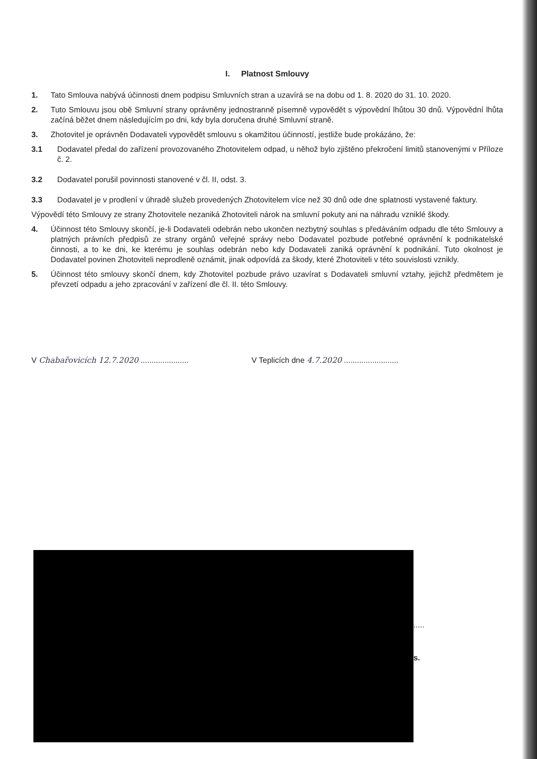I. Platnost Smlouvy
1. Tato Smlouva nabývá účinnosti dnem podpisu Smluvních stran a uzavírá se na dobu od 1. 8. 2020 do 31. 10. 2020.
2. Tuto Smlouvu jsou obě Smluvní strany oprávněny jednostranně písemně vypovědět s výpovědní lhůtou 30 dnů. Výpovědní lhůta začíná běžet dnem následujícím po dni, kdy byla doručena druhé Smluvní straně.
3. Zhotovitel je oprávněn Dodavateli vypovědět smlouvu s okamžitou účinností, jestliže bude prokázáno, že:
3.1 Dodavatel předal do zařízení provozovaného Zhotovitelem odpad, u něhož bylo zjištěno překročení limitů stanovenými v Příloze č. 2.
3.2 Dodavatel porušil povinnosti stanovené v čl. II, odst. 3.
3.3 Dodavatel je v prodlení v úhradě služeb provedených Zhotovitelem více než 30 dnů ode dne splatnosti vystavené faktury.
Výpovědí této Smlouvy ze strany Zhotovitele nezaniká Zhotoviteli nárok na smluvní pokuty ani na náhradu vzniklé škody.
4. Účinnost této Smlouvy skončí, je-li Dodavateli odebrán nebo ukončen nezbytný souhlas s předáváním odpadu dle této Smlouvy a platných právních předpisů ze strany orgánů veřejné správy nebo Dodavatel pozbude potřebné oprávnění k podnikatelské činnosti, a to ke dni, ke kterému je souhlas odebrán nebo kdy Dodavateli zaniká oprávnění k podnikání. Tuto okolnost je Dodavatel povinen Zhotoviteli neprodleně oznámit, jinak odpovídá za škody, které Zhotoviteli v této souvislosti vznikly.
5. Účinnost této smlouvy skončí dnem, kdy Zhotovitel pozbude právo uzavírat s Dodavateli smluvní vztahy, jejichž předmětem je převzetí odpadu a jeho zpracování v zařízení dle čl. II. této Smlouvy.
V Chabařovicích 12.7.2020 ......................
V Teplicích dne 4.7.2020 .........................
.....
s.